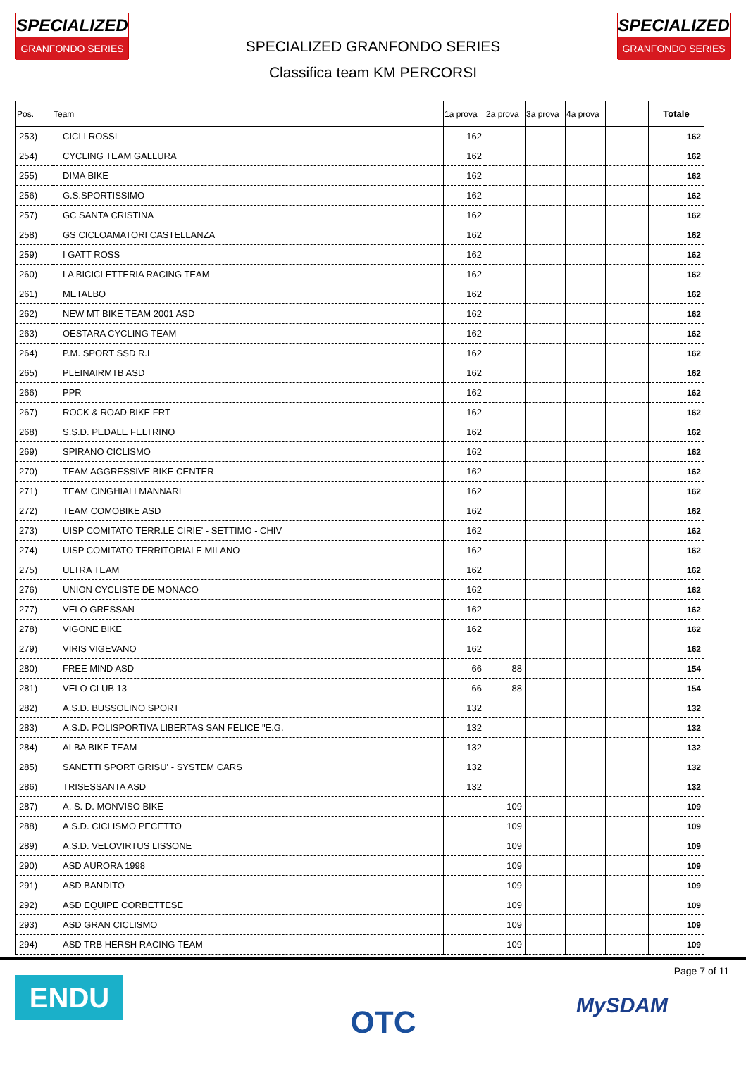SPECIALIZED
GRANFONDO SERIES
SPECIALIZED GRANFONDO SERIES
Classifica team KM PERCORSI
SPECIALIZED
GRANFONDO SERIES
| Pos. | Team | 1a prova | 2a prova | 3a prova | 4a prova | | Totale |
| --- | --- | --- | --- | --- | --- | --- | --- |
| 253) | CICLI ROSSI | 162 | | | | | 162 |
| 254) | CYCLING TEAM GALLURA | 162 | | | | | 162 |
| 255) | DIMA BIKE | 162 | | | | | 162 |
| 256) | G.S.SPORTISSIMO | 162 | | | | | 162 |
| 257) | GC SANTA CRISTINA | 162 | | | | | 162 |
| 258) | GS CICLOAMATORI CASTELLANZA | 162 | | | | | 162 |
| 259) | I GATT ROSS | 162 | | | | | 162 |
| 260) | LA BICICLETTERIA RACING TEAM | 162 | | | | | 162 |
| 261) | METALBO | 162 | | | | | 162 |
| 262) | NEW MT BIKE TEAM 2001 ASD | 162 | | | | | 162 |
| 263) | OESTARA CYCLING TEAM | 162 | | | | | 162 |
| 264) | P.M. SPORT SSD R.L | 162 | | | | | 162 |
| 265) | PLEINAIRMTB ASD | 162 | | | | | 162 |
| 266) | PPR | 162 | | | | | 162 |
| 267) | ROCK & ROAD BIKE FRT | 162 | | | | | 162 |
| 268) | S.S.D. PEDALE FELTRINO | 162 | | | | | 162 |
| 269) | SPIRANO CICLISMO | 162 | | | | | 162 |
| 270) | TEAM AGGRESSIVE BIKE CENTER | 162 | | | | | 162 |
| 271) | TEAM CINGHIALI MANNARI | 162 | | | | | 162 |
| 272) | TEAM COMOBIKE ASD | 162 | | | | | 162 |
| 273) | UISP COMITATO TERR.LE CIRIE' - SETTIMO - CHIV | 162 | | | | | 162 |
| 274) | UISP COMITATO TERRITORIALE MILANO | 162 | | | | | 162 |
| 275) | ULTRA TEAM | 162 | | | | | 162 |
| 276) | UNION CYCLISTE DE MONACO | 162 | | | | | 162 |
| 277) | VELO GRESSAN | 162 | | | | | 162 |
| 278) | VIGONE BIKE | 162 | | | | | 162 |
| 279) | VIRIS VIGEVANO | 162 | | | | | 162 |
| 280) | FREE MIND ASD | 66 | 88 | | | | 154 |
| 281) | VELO CLUB 13 | 66 | 88 | | | | 154 |
| 282) | A.S.D. BUSSOLINO SPORT | 132 | | | | | 132 |
| 283) | A.S.D. POLISPORTIVA LIBERTAS SAN FELICE "E.G. | 132 | | | | | 132 |
| 284) | ALBA BIKE TEAM | 132 | | | | | 132 |
| 285) | SANETTI SPORT GRISU' - SYSTEM CARS | 132 | | | | | 132 |
| 286) | TRISESSANTA ASD | 132 | | | | | 132 |
| 287) | A. S. D. MONVISO BIKE | | 109 | | | | 109 |
| 288) | A.S.D. CICLISMO PECETTO | | 109 | | | | 109 |
| 289) | A.S.D. VELOVIRTUS LISSONE | | 109 | | | | 109 |
| 290) | ASD AURORA 1998 | | 109 | | | | 109 |
| 291) | ASD BANDITO | | 109 | | | | 109 |
| 292) | ASD EQUIPE CORBETTESE | | 109 | | | | 109 |
| 293) | ASD GRAN CICLISMO | | 109 | | | | 109 |
| 294) | ASD TRB HERSH RACING TEAM | | 109 | | | | 109 |
ENDU OTC Page 7 of 11
MySDAM